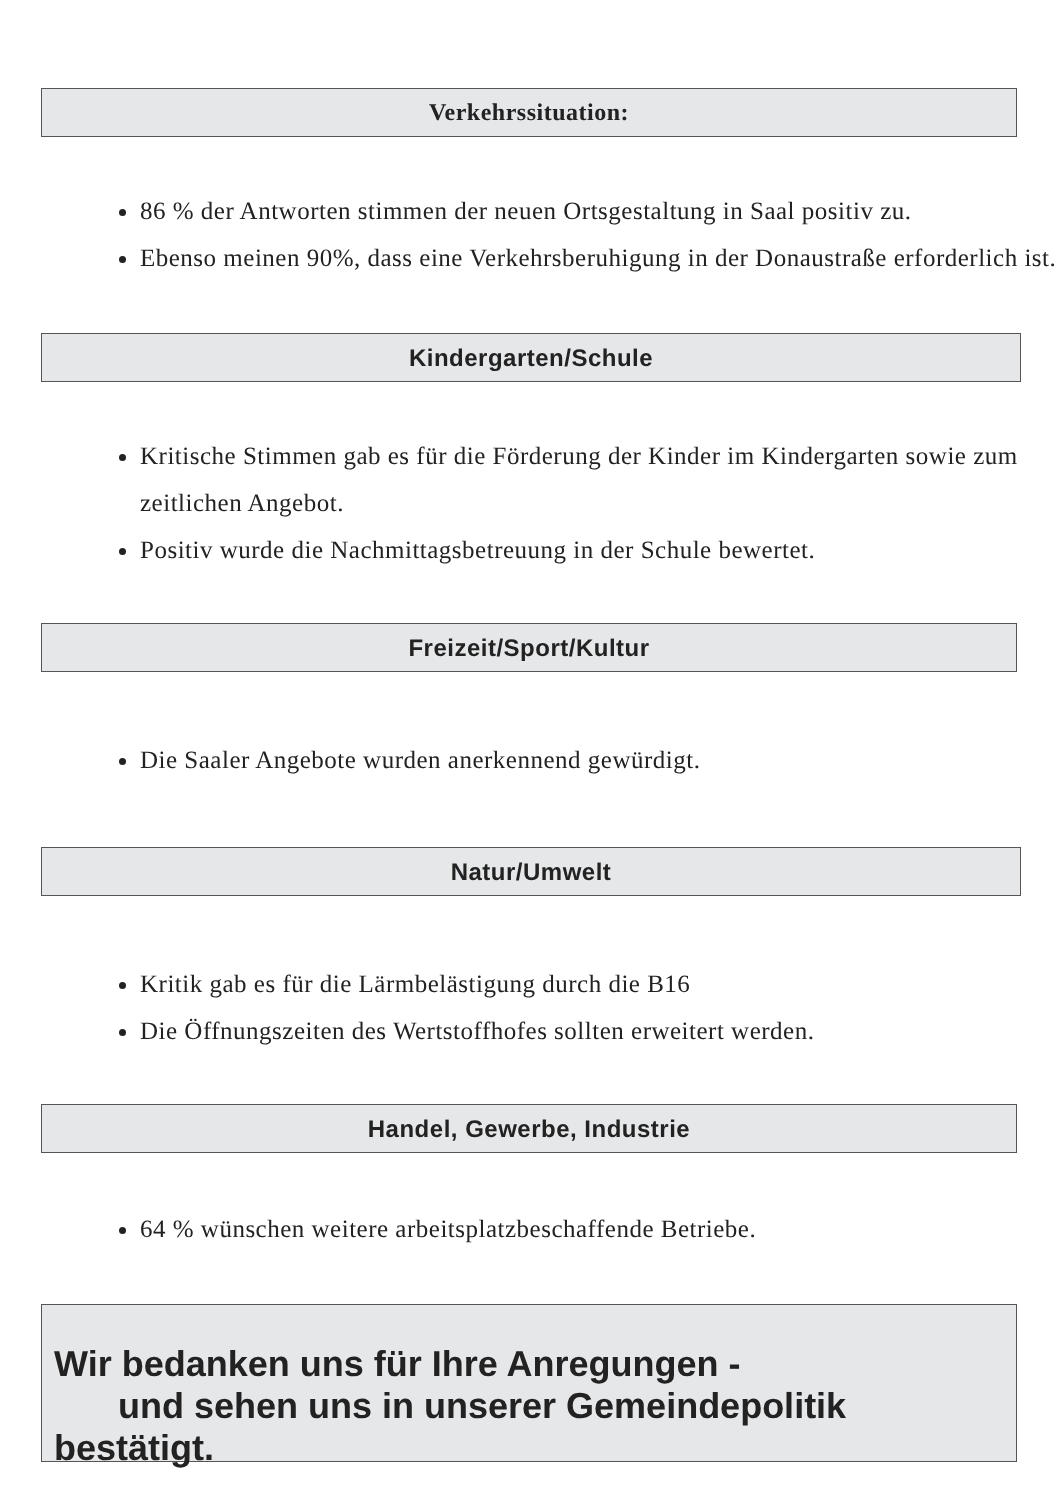Verkehrssituation:
86 % der Antworten stimmen der neuen Ortsgestaltung in Saal positiv zu.
Ebenso meinen 90%, dass eine Verkehrsberuhigung in der Donaustraße erforderlich ist.
Kindergarten/Schule
Kritische Stimmen gab es für die Förderung der Kinder im Kindergarten sowie zum zeitlichen Angebot.
Positiv wurde die Nachmittagsbetreuung in der Schule bewertet.
Freizeit/Sport/Kultur
Die Saaler Angebote wurden anerkennend gewürdigt.
Natur/Umwelt
Kritik gab es für die Lärmbelästigung durch die B16
Die Öffnungszeiten des Wertstoffhofes sollten erweitert werden.
Handel, Gewerbe, Industrie
64 % wünschen weitere arbeitsplatzbeschaffende Betriebe.
Wir bedanken uns für Ihre Anregungen -
und sehen uns in unserer Gemeindepolitik bestätigt.